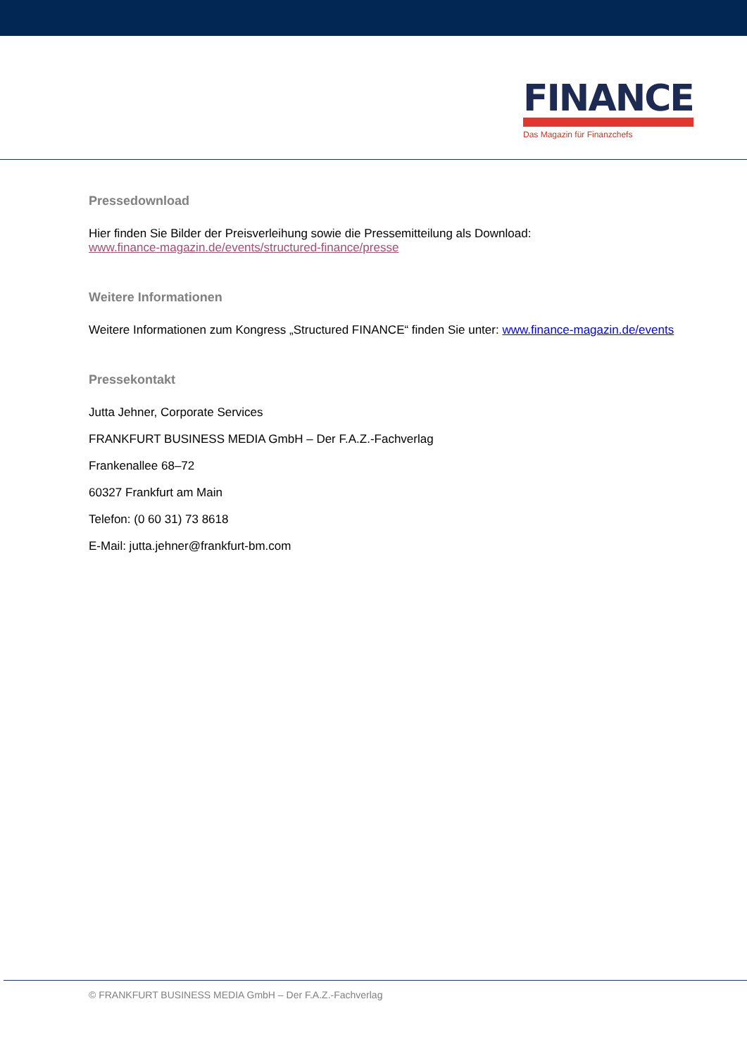FINANCE
Das Magazin für Finanzchefs
Pressedownload
Hier finden Sie Bilder der Preisverleihung sowie die Pressemitteilung als Download:
www.finance-magazin.de/events/structured-finance/presse
Weitere Informationen
Weitere Informationen zum Kongress „Structured FINANCE“ finden Sie unter: www.finance-magazin.de/events
Pressekontakt
Jutta Jehner, Corporate Services
FRANKFURT BUSINESS MEDIA GmbH – Der F.A.Z.-Fachverlag
Frankenallee 68–72
60327 Frankfurt am Main
Telefon: (0 60 31) 73 8618
E-Mail: jutta.jehner@frankfurt-bm.com
© FRANKFURT BUSINESS MEDIA GmbH – Der F.A.Z.-Fachverlag